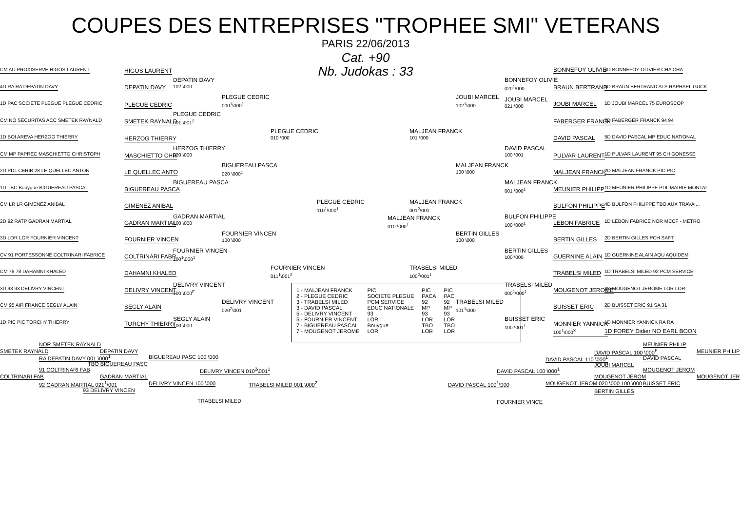COUPES DES ENTREPRISES "TROPHEE SMI" VETERANS
PARIS 22/06/2013
Cat. +90
Nb. Judokas : 33
CM AU PROXISERVE HIGOS LAURENT
4D RA RA DEPATIN DAVY
1D PAC SOCIETE PLEGUE PLEGUE CEDRIC
CM NO SECURITAS ACC SMETEK RAYNALD
1D BOI AREVA HERZOG THIERRY
CM MP PAPREC MASCHIETTO CHRISTOPH
2D PDL CERIB 28 LE QUELLEC ANTON
1D TBC Bouygue BIGUEREAU PASCAL
CM LR LR GIMENEZ ANIBAL
2D 92 RATP GADRAN MARTIAL
3D LOR LOR FOURNIER VINCENT
CV 91 PORTESSONNE COLTRINARI FABRICE
CM 78 78 DAHAMNI KHALED
3D 93 93 DELIVRY VINCENT
CM 95 AIR FRANCE SEGLY ALAIN
1D PIC PIC TORCHY THIERRY
HIGOS LAURENT
DEPATIN DAVY
PLEGUE CEDRIC
SMETEK RAYNALD
HERZOG THIERRY
MASCHIETTO CHR
LE QUELLEC ANTO
BIGUEREAU PASCA
GIMENEZ ANIBAL
GADRAN MARTIAL
FOURNIER VINCEN
COLTRINARI FABR
DAHAMNI KHALED
DELIVRY VINCENT
SEGLY ALAIN
TORCHY THIERRY
DEPATIN DAVY
102 \000
PLEGUE CEDRIC
001 \001<sup>2</sup>
HERZOG THIERRY
020 \000
BIGUEREAU PASCA
GADRAN MARTIAL
100 \000
FOURNIER VINCEN
100<sup>1</sup>\000<sup>1</sup>
DELIVRY VINCENT
100 \000<sup>F</sup>
SEGLY ALAIN
100 \000
PLEGUE CEDRIC
000<sup>1</sup>\000<sup>1</sup>
BIGUEREAU PASCA
020 \000<sup>1</sup>
FOURNIER VINCEN
100 \000
DELIVRY VINCENT
020<sup>2</sup>\001
PLEGUE CEDRIC
010 \000
FOURNIER VINCEN
011<sup>1</sup>\001<sup>2</sup>
PLEGUE CEDRIC
110<sup>1</sup>\000<sup>1</sup>
MALJEAN FRANCK
010 \000<sup>1</sup>
MALJEAN FRANCK
001<sup>2</sup>\001
MALJEAN FRANCK
101 \000
TRABELSI MILED
100<sup>2</sup>\001<sup>1</sup>
JOUBI MARCEL
102<sup>1</sup>\000
MALJEAN FRANCK
100 \000
BERTIN GILLES
100 \000
TRABELSI MILED
101<sup>1</sup>\000
BONNEFOY OLIVIE
020<sup>1</sup>\000
JOUBI MARCEL
021 \000
DAVID PASCAL
100 \001
MALJEAN FRANCK
001 \000<sup>1</sup>
BULFON PHILIPPE
100 \000<sup>1</sup>
BERTIN GILLES
100 \000
TRABELSI MILED
000<sup>1</sup>\000<sup>1</sup>
BUISSET ERIC
100 \001<sup>1</sup>
BONNEFOY OLIVIE
BRAUN BERTRAND
JOUBI MARCEL
FABERGER FRANCK
DAVID PASCAL
PULVAR LAURENT
MALJEAN FRANCK
MEUNIER PHILIPP
BULFON PHILIPPE
LEBON FABRICE
BERTIN GILLES
GUERNINE ALAIN
TRABELSI MILED
MOUGENOT JEROME
BUISSET ERIC
MONNIER YANNICK
100<sup>1</sup>\000<sup>X</sup>
4D BONNEFOY OLIVIER CHA CHA
4D BRAUN BERTRAND ALS RAPHAEL GUCK
1D JOUBI MARCEL 75 EUROSCOP
2D FABERGER FRANCK 94 94
5D DAVID PASCAL MP EDUC NATIONAL
1D PULVAR LAURENT 95 CH GONESSE
2D MALJEAN FRANCK PIC PIC
1D MEUNIER PHILIPPE PDL MAIRIE MONTAI
4D BULFON PHILIPPE TBO AUX TRAVAI...
1D LEBON FABRICE NOR MCCF - METRO
2D BERTIN GILLES PCH SAFT
1D GUERNINE ALAIN AQU AQUIDEM
1D TRABELSI MILED 92 PCM SERVICE
3D MOUGENOT JEROME LOR LOR
2D BUISSET ERIC 91 SA 31
1D MONNIER YANNICK RA RA
1D FOREY Didier NO EARL BOON
NOR SMETEK RAYNALD
SMETEK RAYNALD DEPATIN DAVY
RA DEPATIN DAVY 001 \000<sup>1</sup> BIGUEREAU PASC 100 \000
TBO BIGUEREAU PASC
91 COLTRINARI FAB DELIVRY VINCEN 010<sup>2</sup>\001<sup>1</sup>
COLTRINARI FAB GADRAN MARTIAL
92 GADRAN MARTIAL 021<sup>1</sup>\001 DELIVRY VINCEN 100 \000 TRABELSI MILED 001 \000<sup>2</sup>
93 DELIVRY VINCEN
TRABELSI MILED
| 1 - MALJEAN FRANCK | PIC | PIC | PIC |
| 2 - PLEGUE CEDRIC | SOCIETE PLEGUE | PACA | PAC |
| 3 - TRABELSI MILED | PCM SERVICE | 92 | 92 |
| 3 - DAVID PASCAL | EDUC NATIONALE | MP | MP |
| 5 - DELIVRY VINCENT | 93 | 93 | 93 |
| 5 - FOURNIER VINCENT | LOR | LOR | LOR |
| 7 - BIGUEREAU PASCAL | Bouygue | TBO | TBO |
| 7 - MOUGENOT JEROME | LOR | LOR | LOR |
MEUNIER PHILIP
MEUNIER PHILIP
DAVID PASCAL 100 \000<sup>F</sup>
DAVID PASCAL 110 \000<sup>1</sup> DAVID PASCAL
JOUBI MARCEL
DAVID PASCAL 100 \000<sup>1</sup> MOUGENOT JEROM
MOUGENOT JER
MOUGENOT JEROM
DAVID PASCAL 100<sup>1</sup>\000 MOUGENOT JEROM 020 \000 100 \000 BUISSET ERIC
BERTIN GILLES
FOURNIER VINCE